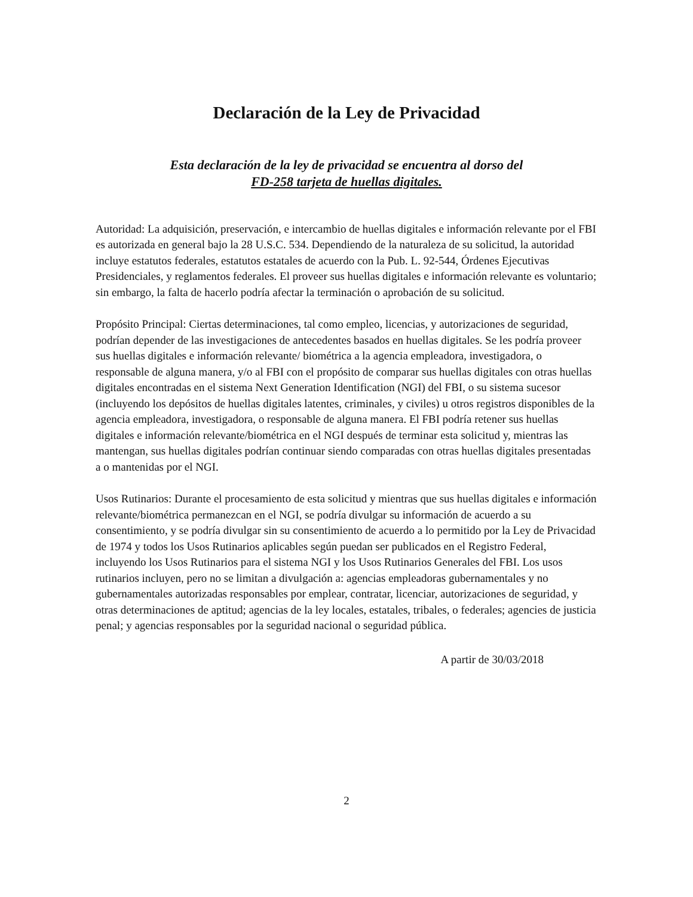Declaración de la Ley de Privacidad
Esta declaración de la ley de privacidad se encuentra al dorso del
FD-258 tarjeta de huellas digitales.
Autoridad: La adquisición, preservación, e intercambio de huellas digitales e información relevante por el FBI es autorizada en general bajo la 28 U.S.C. 534. Dependiendo de la naturaleza de su solicitud, la autoridad incluye estatutos federales, estatutos estatales de acuerdo con la Pub. L. 92-544, Órdenes Ejecutivas Presidenciales, y reglamentos federales. El proveer sus huellas digitales e información relevante es voluntario; sin embargo, la falta de hacerlo podría afectar la terminación o aprobación de su solicitud.
Propósito Principal: Ciertas determinaciones, tal como empleo, licencias, y autorizaciones de seguridad, podrían depender de las investigaciones de antecedentes basados en huellas digitales. Se les podría proveer sus huellas digitales e información relevante/ biométrica a la agencia empleadora, investigadora, o responsable de alguna manera, y/o al FBI con el propósito de comparar sus huellas digitales con otras huellas digitales encontradas en el sistema Next Generation Identification (NGI) del FBI, o su sistema sucesor (incluyendo los depósitos de huellas digitales latentes, criminales, y civiles) u otros registros disponibles de la agencia empleadora, investigadora, o responsable de alguna manera. El FBI podría retener sus huellas digitales e información relevante/biométrica en el NGI después de terminar esta solicitud y, mientras las mantengan, sus huellas digitales podrían continuar siendo comparadas con otras huellas digitales presentadas a o mantenidas por el NGI.
Usos Rutinarios: Durante el procesamiento de esta solicitud y mientras que sus huellas digitales e información relevante/biométrica permanezcan en el NGI, se podría divulgar su información de acuerdo a su consentimiento, y se podría divulgar sin su consentimiento de acuerdo a lo permitido por la Ley de Privacidad de 1974 y todos los Usos Rutinarios aplicables según puedan ser publicados en el Registro Federal, incluyendo los Usos Rutinarios para el sistema NGI y los Usos Rutinarios Generales del FBI. Los usos rutinarios incluyen, pero no se limitan a divulgación a: agencias empleadoras gubernamentales y no gubernamentales autorizadas responsables por emplear, contratar, licenciar, autorizaciones de seguridad, y otras determinaciones de aptitud; agencias de la ley locales, estatales, tribales, o federales; agencies de justicia penal; y agencias responsables por la seguridad nacional o seguridad pública.
A partir de 30/03/2018
2